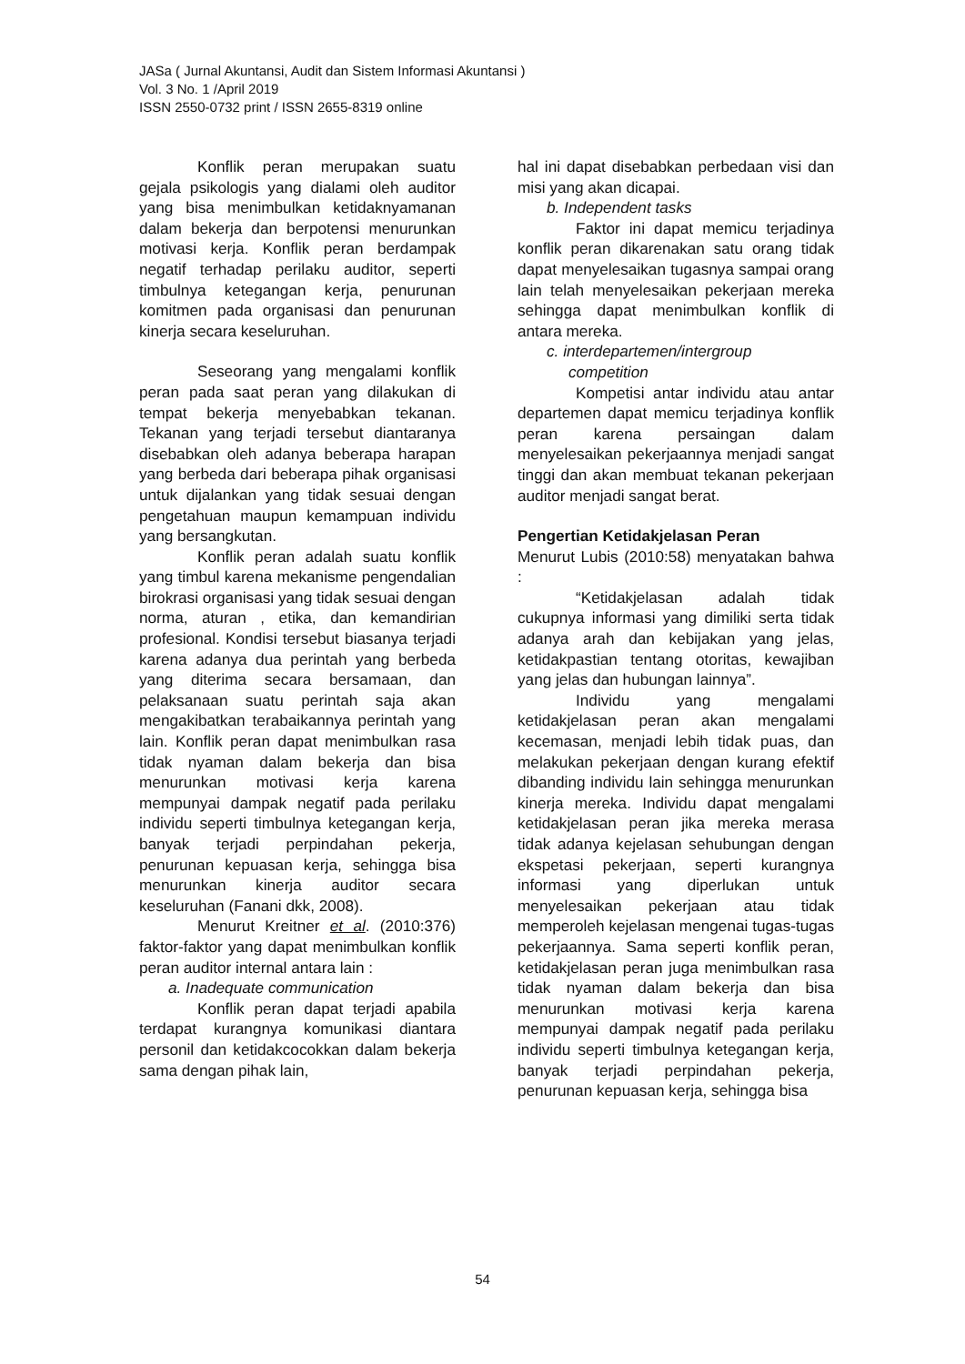JASa ( Jurnal Akuntansi, Audit dan Sistem Informasi Akuntansi )
Vol. 3 No. 1 /April 2019
ISSN 2550-0732 print / ISSN 2655-8319 online
Konflik peran merupakan suatu gejala psikologis yang dialami oleh auditor yang bisa menimbulkan ketidaknyamanan dalam bekerja dan berpotensi menurunkan motivasi kerja. Konflik peran berdampak negatif terhadap perilaku auditor, seperti timbulnya ketegangan kerja, penurunan komitmen pada organisasi dan penurunan kinerja secara keseluruhan.
Seseorang yang mengalami konflik peran pada saat peran yang dilakukan di tempat bekerja menyebabkan tekanan. Tekanan yang terjadi tersebut diantaranya disebabkan oleh adanya beberapa harapan yang berbeda dari beberapa pihak organisasi untuk dijalankan yang tidak sesuai dengan pengetahuan maupun kemampuan individu yang bersangkutan.
Konflik peran adalah suatu konflik yang timbul karena mekanisme pengendalian birokrasi organisasi yang tidak sesuai dengan norma, aturan , etika, dan kemandirian profesional. Kondisi tersebut biasanya terjadi karena adanya dua perintah yang berbeda yang diterima secara bersamaan, dan pelaksanaan suatu perintah saja akan mengakibatkan terabaikannya perintah yang lain. Konflik peran dapat menimbulkan rasa tidak nyaman dalam bekerja dan bisa menurunkan motivasi kerja karena mempunyai dampak negatif pada perilaku individu seperti timbulnya ketegangan kerja, banyak terjadi perpindahan pekerja, penurunan kepuasan kerja, sehingga bisa menurunkan kinerja auditor secara keseluruhan (Fanani dkk, 2008).
Menurut Kreitner et al. (2010:376) faktor-faktor yang dapat menimbulkan konflik peran auditor internal antara lain :
a. Inadequate communication
Konflik peran dapat terjadi apabila terdapat kurangnya komunikasi diantara personil dan ketidakcocokkan dalam bekerja sama dengan pihak lain,
hal ini dapat disebabkan perbedaan visi dan misi yang akan dicapai.
b. Independent tasks
Faktor ini dapat memicu terjadinya konflik peran dikarenakan satu orang tidak dapat menyelesaikan tugasnya sampai orang lain telah menyelesaikan pekerjaan mereka sehingga dapat menimbulkan konflik di antara mereka.
c. interdepartemen/intergroup
competition
Kompetisi antar individu atau antar departemen dapat memicu terjadinya konflik peran karena persaingan dalam menyelesaikan pekerjaannya menjadi sangat tinggi dan akan membuat tekanan pekerjaan auditor menjadi sangat berat.
Pengertian Ketidakjelasan Peran
Menurut Lubis (2010:58) menyatakan bahwa :
“Ketidakjelasan adalah tidak cukupnya informasi yang dimiliki serta tidak adanya arah dan kebijakan yang jelas, ketidakpastian tentang otoritas, kewajiban yang jelas dan hubungan lainnya”.
Individu yang mengalami ketidakjelasan peran akan mengalami kecemasan, menjadi lebih tidak puas, dan melakukan pekerjaan dengan kurang efektif dibanding individu lain sehingga menurunkan kinerja mereka. Individu dapat mengalami ketidakjelasan peran jika mereka merasa tidak adanya kejelasan sehubungan dengan ekspetasi pekerjaan, seperti kurangnya informasi yang diperlukan untuk menyelesaikan pekerjaan atau tidak memperoleh kejelasan mengenai tugas-tugas pekerjaannya. Sama seperti konflik peran, ketidakjelasan peran juga menimbulkan rasa tidak nyaman dalam bekerja dan bisa menurunkan motivasi kerja karena mempunyai dampak negatif pada perilaku individu seperti timbulnya ketegangan kerja, banyak terjadi perpindahan pekerja, penurunan kepuasan kerja, sehingga bisa
54